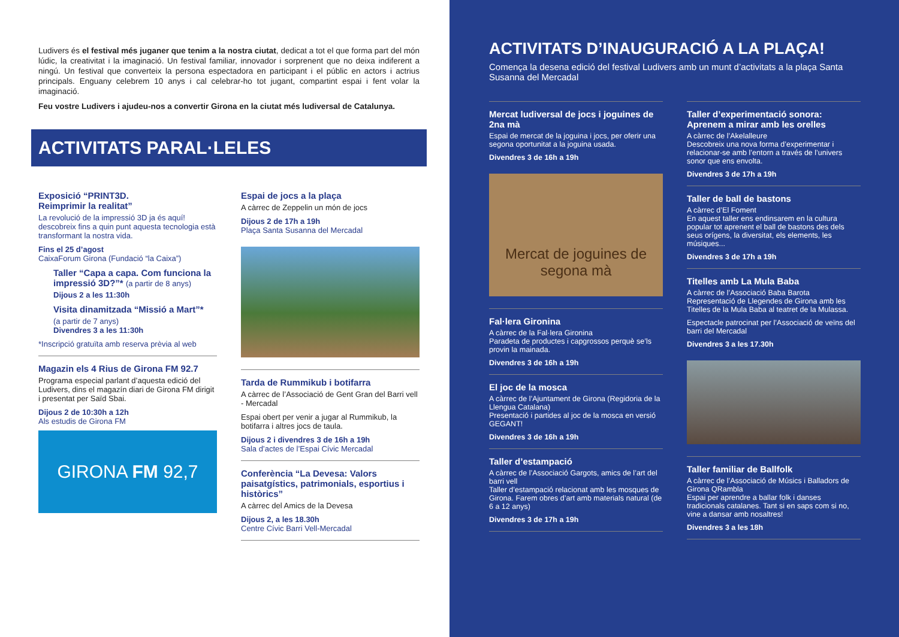Ludivers és el festival més juganer que tenim a la nostra ciutat, dedicat a tot el que forma part del món lúdic, la creativitat i la imaginació. Un festival familiar, innovador i sorprenent que no deixa indiferent a ningú. Un festival que converteix la persona espectadora en participant i el públic en actors i actrius principals. Enguany celebrem 10 anys i cal celebrar-ho tot jugant, compartint espai i fent volar la imaginació.
Feu vostre Ludivers i ajudeu-nos a convertir Girona en la ciutat més ludiversal de Catalunya.
ACTIVITATS PARAL·LELES
Exposició “PRINT3D.
Reimprimir la realitat”
La revolució de la impressió 3D ja és aquí! descobreix fins a quin punt aquesta tecnologia està transformant la nostra vida.
Fins el 25 d’agost
CaixaForum Girona (Fundació “la Caixa”)
Taller “Capa a capa. Com funciona la impressió 3D?”* (a partir de 8 anys)
Dijous 2 a les 11:30h
Visita dinamitzada “Missió a Mart”*
(a partir de 7 anys)
Divendres 3 a les 11:30h
*Inscripció gratuïta amb reserva prèvia al web
Magazin els 4 Rius de Girona FM 92.7
Programa especial parlant d’aquesta edició del Ludivers, dins el magazín diari de Girona FM dirigit i presentat per Saïd Sbai.
Dijous 2 de 10:30h a 12h
Als estudis de Girona FM
GIRONA FM 92,7
Espai de jocs a la plaça
A càrrec de Zeppelin un món de jocs
Dijous 2 de 17h a 19h
Plaça Santa Susanna del Mercadal
Tarda de Rummikub i botifarra
A càrrec de l’Associació de Gent Gran del Barri vell - Mercadal
Espai obert per venir a jugar al Rummikub, la botifarra i altres jocs de taula.
Dijous 2 i divendres 3 de 16h a 19h
Sala d’actes de l’Espai Cívic Mercadal
Conferència “La Devesa: Valors paisatgístics, patrimonials, esportius i històrics”
A càrrec del Amics de la Devesa
Dijous 2, a les 18.30h
Centre Cívic Barri Vell-Mercadal
ACTIVITATS D’INAUGURACIÓ A LA PLAÇA!
Comença la desena edició del festival Ludivers amb un munt d’activitats a la plaça Santa Susanna del Mercadal
Mercat ludiversal de jocs i joguines de 2na mà
Espai de mercat de la joguina i jocs, per oferir una segona oportunitat a la joguina usada.
Divendres 3 de 16h a 19h
Mercat de joguines de segona mà
Fal·lera Gironina
A càrrec de la Fal·lera Gironina
Paradeta de productes i capgrossos perquè se’ls provin la mainada.
Divendres 3 de 16h a 19h
El joc de la mosca
A càrrec de l’Ajuntament de Girona (Regidoria de la Llengua Catalana)
Presentació i partides al joc de la mosca en versió GEGANT!
Divendres 3 de 16h a 19h
Taller d’estampació
A càrrec de l’Associació Gargots, amics de l’art del barri vell
Taller d’estampació relacionat amb les mosques de Girona. Farem obres d’art amb materials natural (de 6 a 12 anys)
Divendres 3 de 17h a 19h
Taller d’experimentació sonora: Aprenem a mirar amb les orelles
A càrrec de l’Akelalleure
Descobreix una nova forma d’experimentar i relacionar-se amb l’entorn a través de l’univers sonor que ens envolta.
Divendres 3 de 17h a 19h
Taller de ball de bastons
A càrrec d’El Foment
En aquest taller ens endinsarem en la cultura popular tot aprenent el ball de bastons des dels seus orígens, la diversitat, els elements, les músiques...
Divendres 3 de 17h a 19h
Titelles amb La Mula Baba
A càrrec de l’Associació Baba Barota
Representació de Llegendes de Girona amb les Titelles de la Mula Baba al teatret de la Mulassa.
Espectacle patrocinat per l’Associació de veïns del barri del Mercadal
Divendres 3 a les 17.30h
Taller familiar de Ballfolk
A càrrec de l’Associació de Músics i Balladors de Girona QRambla
Espai per aprendre a ballar folk i danses tradicionals catalanes. Tant si en saps com si no, vine a dansar amb nosaltres!
Divendres 3 a les 18h